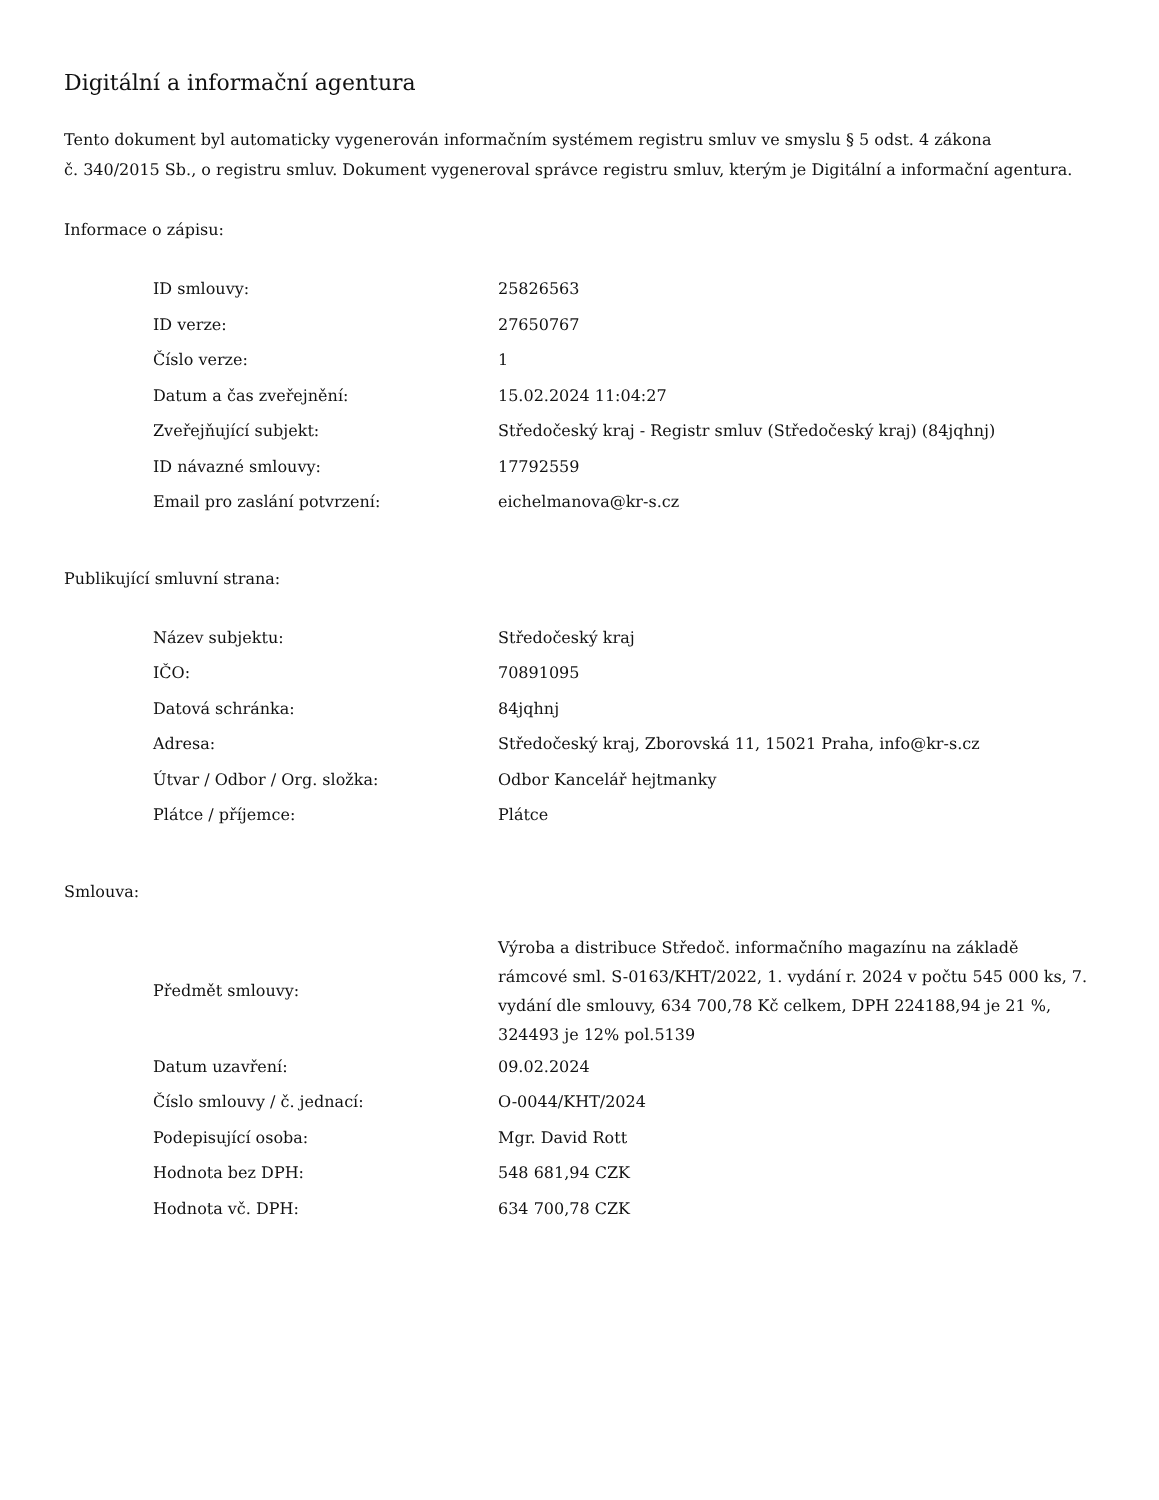Digitální a informační agentura
Tento dokument byl automaticky vygenerován informačním systémem registru smluv ve smyslu § 5 odst. 4 zákona
č. 340/2015 Sb., o registru smluv. Dokument vygeneroval správce registru smluv, kterým je Digitální a informační agentura.
Informace o zápisu:
| ID smlouvy: | 25826563 |
| ID verze: | 27650767 |
| Číslo verze: | 1 |
| Datum a čas zveřejnění: | 15.02.2024 11:04:27 |
| Zveřejňující subjekt: | Středočeský kraj - Registr smluv (Středočeský kraj) (84jqhnj) |
| ID návazné smlouvy: | 17792559 |
| Email pro zaslání potvrzení: | eichelmanova@kr-s.cz |
Publikující smluvní strana:
| Název subjektu: | Středočeský kraj |
| IČO: | 70891095 |
| Datová schránka: | 84jqhnj |
| Adresa: | Středočeský kraj, Zborovská 11, 15021 Praha, info@kr-s.cz |
| Útvar / Odbor / Org. složka: | Odbor Kancelář hejtmanky |
| Plátce / příjemce: | Plátce |
Smlouva:
| Předmět smlouvy: | Výroba a distribuce Středoč. informačního magazínu na základě rámcové sml. S-0163/KHT/2022, 1. vydání r. 2024 v počtu 545 000 ks, 7. vydání dle smlouvy, 634 700,78 Kč celkem, DPH 224188,94 je 21 %, 324493 je 12% pol.5139 |
| Datum uzavření: | 09.02.2024 |
| Číslo smlouvy / č. jednací: | O-0044/KHT/2024 |
| Podepisující osoba: | Mgr. David Rott |
| Hodnota bez DPH: | 548 681,94 CZK |
| Hodnota vč. DPH: | 634 700,78 CZK |